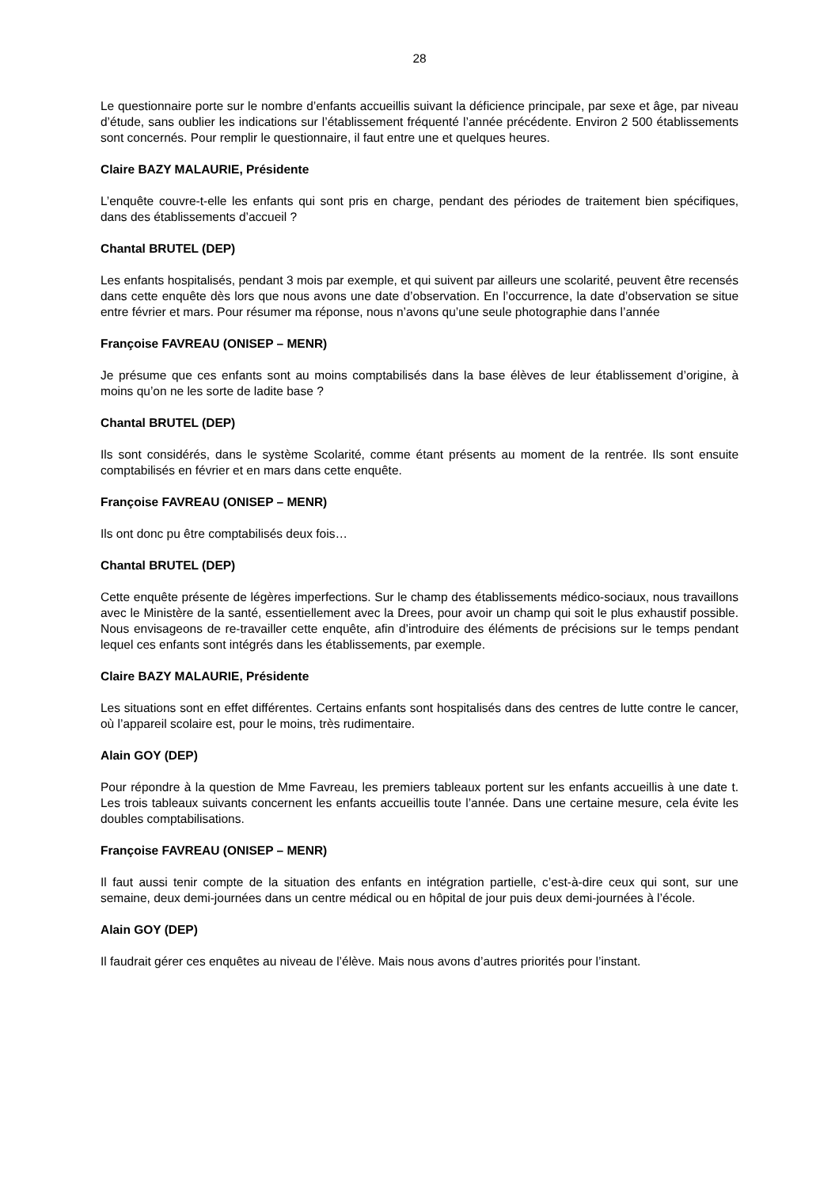28
Le questionnaire porte sur le nombre d’enfants accueillis suivant la déficience principale, par sexe et âge, par niveau d’étude, sans oublier les indications sur l’établissement fréquenté l’année précédente. Environ 2 500 établissements sont concernés. Pour remplir le questionnaire, il faut entre une et quelques heures.
Claire BAZY MALAURIE, Présidente
L’enquête couvre-t-elle les enfants qui sont pris en charge, pendant des périodes de traitement bien spécifiques, dans des établissements d’accueil ?
Chantal BRUTEL (DEP)
Les enfants hospitalisés, pendant 3 mois par exemple, et qui suivent par ailleurs une scolarité, peuvent être recensés dans cette enquête dès lors que nous avons une date d’observation. En l’occurrence, la date d’observation se situe entre février et mars. Pour résumer ma réponse, nous n’avons qu’une seule photographie dans l’année
Françoise FAVREAU (ONISEP – MENR)
Je présume que ces enfants sont au moins comptabilisés dans la base élèves de leur établissement d’origine, à moins qu’on ne les sorte de ladite base ?
Chantal BRUTEL (DEP)
Ils sont considérés, dans le système Scolarité, comme étant présents au moment de la rentrée. Ils sont ensuite comptabilisés en février et en mars dans cette enquête.
Françoise FAVREAU (ONISEP – MENR)
Ils ont donc pu être comptabilisés deux fois…
Chantal BRUTEL (DEP)
Cette enquête présente de légères imperfections. Sur le champ des établissements médico-sociaux, nous travaillons avec le Ministère de la santé, essentiellement avec la Drees, pour avoir un champ qui soit le plus exhaustif possible. Nous envisageons de re-travailler cette enquête, afin d’introduire des éléments de précisions sur le temps pendant lequel ces enfants sont intégrés dans les établissements, par exemple.
Claire BAZY MALAURIE, Présidente
Les situations sont en effet différentes. Certains enfants sont hospitalisés dans des centres de lutte contre le cancer, où l’appareil scolaire est, pour le moins, très rudimentaire.
Alain GOY (DEP)
Pour répondre à la question de Mme Favreau, les premiers tableaux portent sur les enfants accueillis à une date t. Les trois tableaux suivants concernent les enfants accueillis toute l’année. Dans une certaine mesure, cela évite les doubles comptabilisations.
Françoise FAVREAU (ONISEP – MENR)
Il faut aussi tenir compte de la situation des enfants en intégration partielle, c’est-à-dire ceux qui sont, sur une semaine, deux demi-journées dans un centre médical ou en hôpital de jour puis deux demi-journées à l’école.
Alain GOY (DEP)
Il faudrait gérer ces enquêtes au niveau de l’élève. Mais nous avons d’autres priorités pour l’instant.